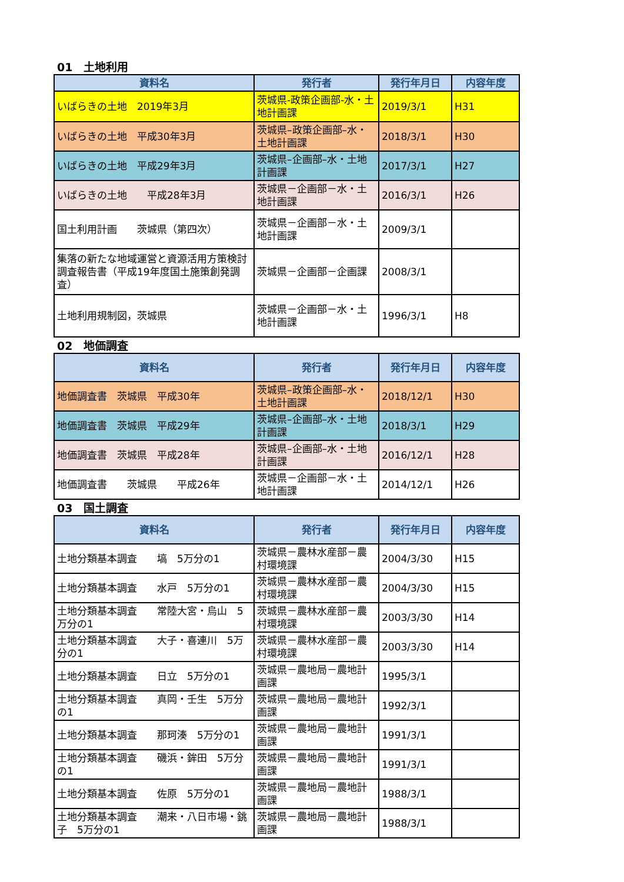01　土地利用
| 資料名 | 発行者 | 発行年月日 | 内容年度 |
| --- | --- | --- | --- |
| いばらきの土地 2019年3月 | 茨城県-政策企画部-水・土地計画課 | 2019/3/1 | H31 |
| いばらきの土地 平成30年3月 | 茨城県–政策企画部–水・土地計画課 | 2018/3/1 | H30 |
| いばらきの土地 平成29年3月 | 茨城県–企画部–水・土地計画課 | 2017/3/1 | H27 |
| いばらきの土地 平成28年3月 | 茨城県－企画部－水・土地計画課 | 2016/3/1 | H26 |
| 国土利用計画 茨城県（第四次） | 茨城県－企画部－水・土地計画課 | 2009/3/1 | |
| 集落の新たな地域運営と資源活用方策検討調査報告書（平成19年度国土施策創発調査） | 茨城県－企画部－企画課 | 2008/3/1 | |
| 土地利用規制図，茨城県 | 茨城県－企画部－水・土地計画課 | 1996/3/1 | H8 |
02　地価調査
| 資料名 | 発行者 | 発行年月日 | 内容年度 |
| --- | --- | --- | --- |
| 地価調査書 茨城県 平成30年 | 茨城県–政策企画部–水・土地計画課 | 2018/12/1 | H30 |
| 地価調査書 茨城県 平成29年 | 茨城県–企画部–水・土地計画課 | 2018/3/1 | H29 |
| 地価調査書 茨城県 平成28年 | 茨城県–企画部–水・土地計画課 | 2016/12/1 | H28 |
| 地価調査書 茨城県 平成26年 | 茨城県－企画部－水・土地計画課 | 2014/12/1 | H26 |
03　国土調査
| 資料名 | 発行者 | 発行年月日 | 内容年度 |
| --- | --- | --- | --- |
| 土地分類基本調査 塙 5万分の1 | 茨城県－農林水産部－農村環境課 | 2004/3/30 | H15 |
| 土地分類基本調査 水戸 5万分の1 | 茨城県－農林水産部－農村環境課 | 2004/3/30 | H15 |
| 土地分類基本調査 常陸大宮・烏山 5万分の1 | 茨城県－農林水産部－農村環境課 | 2003/3/30 | H14 |
| 土地分類基本調査 大子・喜連川 5万分の1 | 茨城県－農林水産部－農村環境課 | 2003/3/30 | H14 |
| 土地分類基本調査 日立 5万分の1 | 茨城県－農地局－農地計画課 | 1995/3/1 | |
| 土地分類基本調査 真岡・壬生 5万分の1 | 茨城県－農地局－農地計画課 | 1992/3/1 | |
| 土地分類基本調査 那珂湊 5万分の1 | 茨城県－農地局－農地計画課 | 1991/3/1 | |
| 土地分類基本調査 磯浜・鉾田 5万分の1 | 茨城県－農地局－農地計画課 | 1991/3/1 | |
| 土地分類基本調査 佐原 5万分の1 | 茨城県－農地局－農地計画課 | 1988/3/1 | |
| 土地分類基本調査 潮来・八日市場・銚子 5万分の1 | 茨城県－農地局－農地計画課 | 1988/3/1 | |